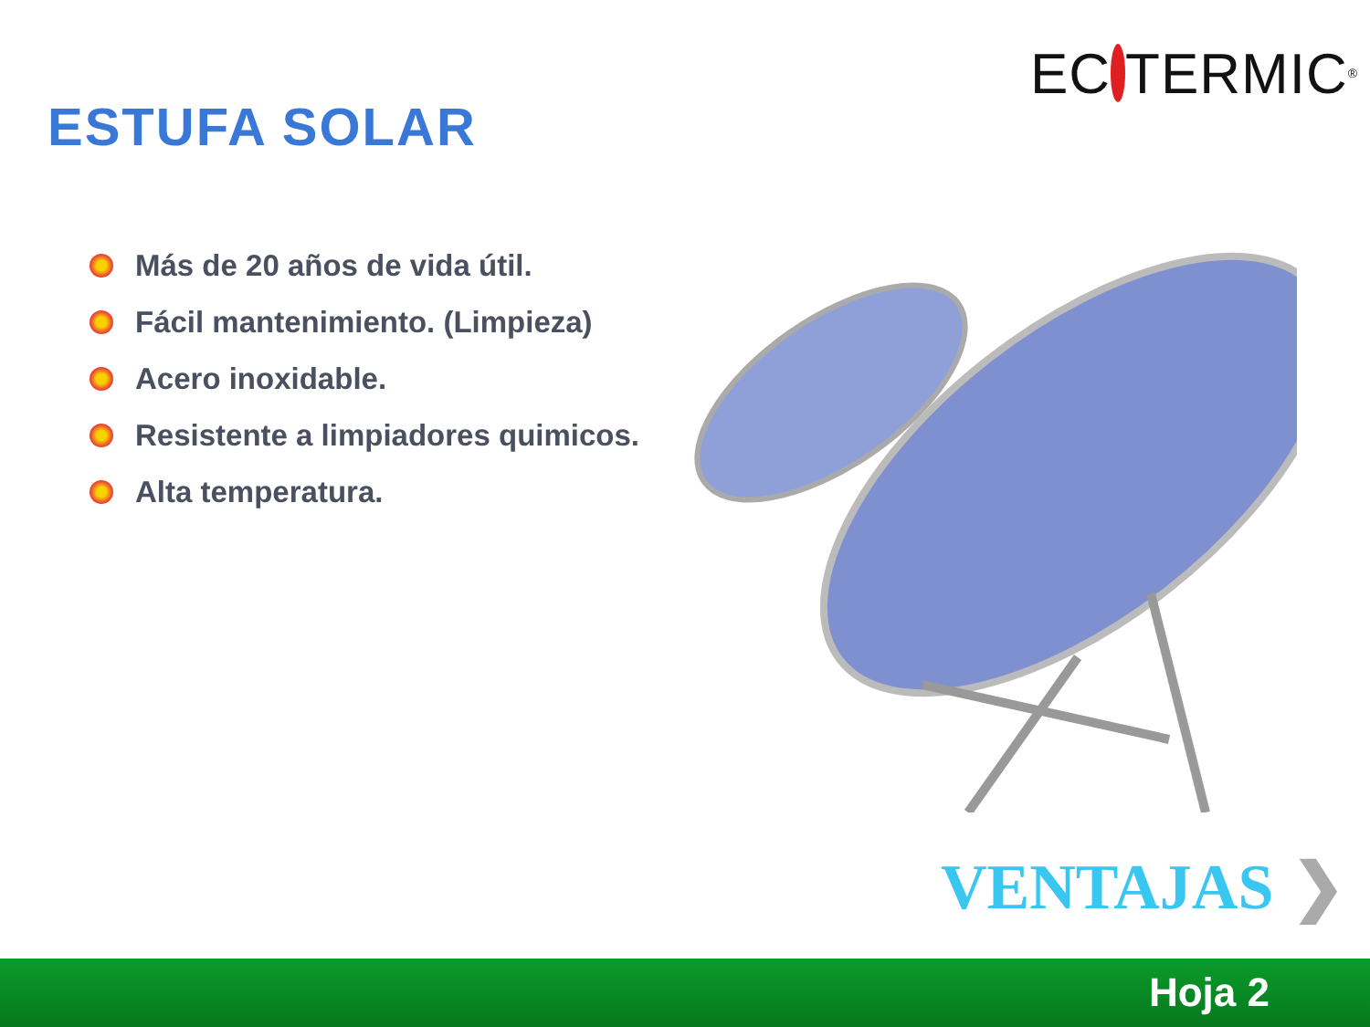EC TERMIC<sup>®</sup>
ESTUFA SOLAR
Más de 20 años de vida útil.
Fácil mantenimiento. (Limpieza)
Acero inoxidable.
Resistente a limpiadores quimicos.
Alta temperatura.
VENTAJAS ❯
Hoja 2